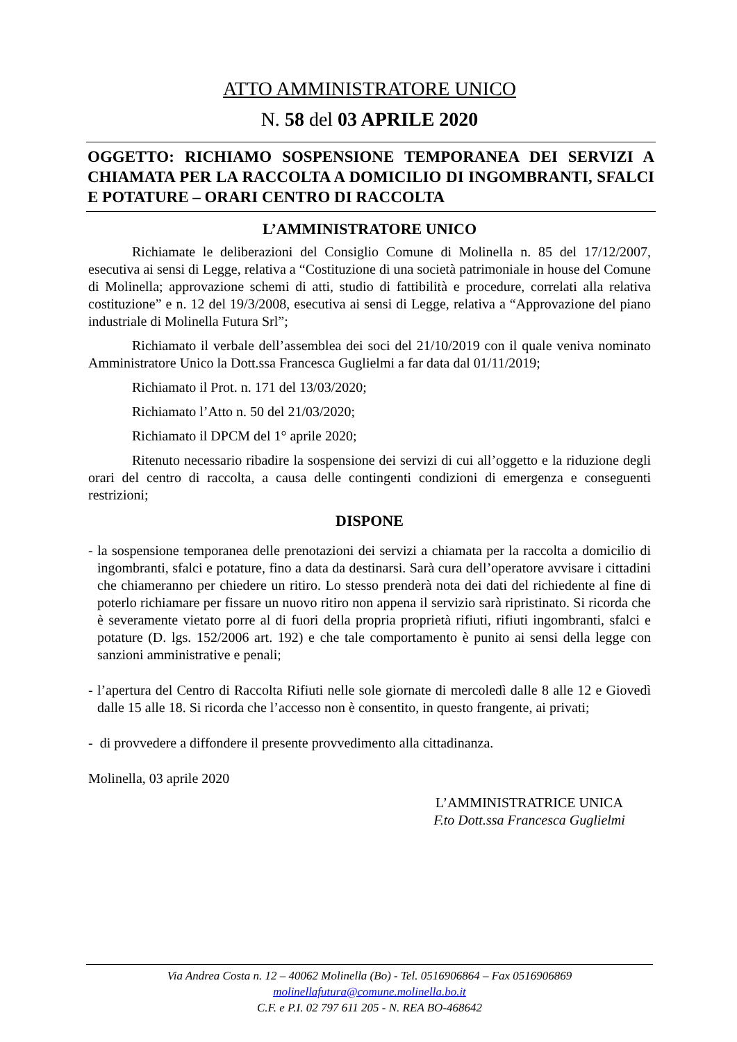ATTO AMMINISTRATORE UNICO
N. 58 del 03 APRILE 2020
OGGETTO: RICHIAMO SOSPENSIONE TEMPORANEA DEI SERVIZI A CHIAMATA PER LA RACCOLTA A DOMICILIO DI INGOMBRANTI, SFALCI E POTATURE – ORARI CENTRO DI RACCOLTA
L’AMMINISTRATORE UNICO
Richiamate le deliberazioni del Consiglio Comune di Molinella n. 85 del 17/12/2007, esecutiva ai sensi di Legge, relativa a “Costituzione di una società patrimoniale in house del Comune di Molinella; approvazione schemi di atti, studio di fattibilità e procedure, correlati alla relativa costituzione” e n. 12 del 19/3/2008, esecutiva ai sensi di Legge, relativa a “Approvazione del piano industriale di Molinella Futura Srl”;
Richiamato il verbale dell’assemblea dei soci del 21/10/2019 con il quale veniva nominato Amministratore Unico la Dott.ssa Francesca Guglielmi a far data dal 01/11/2019;
Richiamato il Prot. n. 171 del 13/03/2020;
Richiamato l’Atto n. 50 del 21/03/2020;
Richiamato il DPCM del 1° aprile 2020;
Ritenuto necessario ribadire la sospensione dei servizi di cui all’oggetto e la riduzione degli orari del centro di raccolta, a causa delle contingenti condizioni di emergenza e conseguenti restrizioni;
DISPONE
- la sospensione temporanea delle prenotazioni dei servizi a chiamata per la raccolta a domicilio di ingombranti, sfalci e potature, fino a data da destinarsi. Sarà cura dell’operatore avvisare i cittadini che chiameranno per chiedere un ritiro. Lo stesso prenderà nota dei dati del richiedente al fine di poterlo richiamare per fissare un nuovo ritiro non appena il servizio sarà ripristinato. Si ricorda che è severamente vietato porre al di fuori della propria proprietà rifiuti, rifiuti ingombranti, sfalci e potature (D. lgs. 152/2006 art. 192) e che tale comportamento è punito ai sensi della legge con sanzioni amministrative e penali;
- l’apertura del Centro di Raccolta Rifiuti nelle sole giornate di mercoledì dalle 8 alle 12 e Giovedì dalle 15 alle 18. Si ricorda che l’accesso non è consentito, in questo frangente, ai privati;
- di provvedere a diffondere il presente provvedimento alla cittadinanza.
Molinella, 03 aprile 2020
L’AMMINISTRATRICE UNICA
F.to Dott.ssa Francesca Guglielmi
Via Andrea Costa n. 12 – 40062 Molinella (Bo) - Tel. 0516906864 – Fax 0516906869
molinellafutura@comune.molinella.bo.it
C.F. e P.I. 02 797 611 205 - N. REA BO-468642